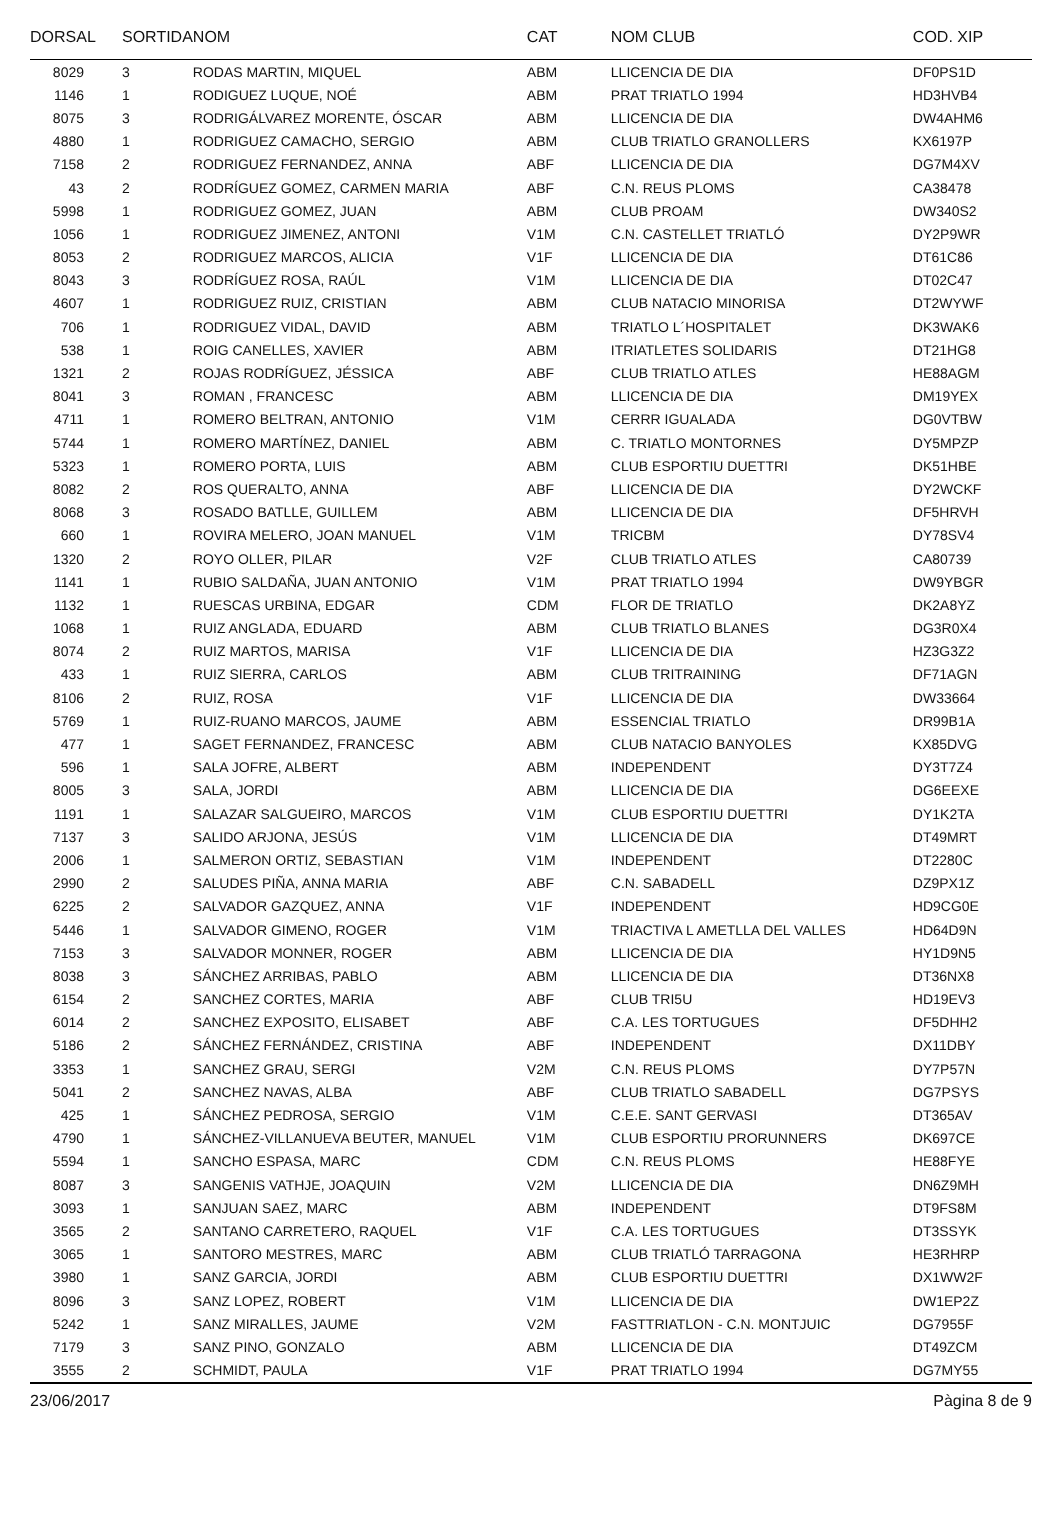| DORSAL | SORTIDA | NOM | CAT | NOM CLUB | COD. XIP |
| --- | --- | --- | --- | --- | --- |
| 8029 | 3 | RODAS MARTIN, MIQUEL | ABM | LLICENCIA DE DIA | DF0PS1D |
| 1146 | 1 | RODIGUEZ LUQUE, NOÉ | ABM | PRAT TRIATLO 1994 | HD3HVB4 |
| 8075 | 3 | RODRIGÁLVAREZ MORENTE, ÓSCAR | ABM | LLICENCIA DE DIA | DW4AHM6 |
| 4880 | 1 | RODRIGUEZ CAMACHO, SERGIO | ABM | CLUB TRIATLO GRANOLLERS | KX6197P |
| 7158 | 2 | RODRIGUEZ FERNANDEZ, ANNA | ABF | LLICENCIA DE DIA | DG7M4XV |
| 43 | 2 | RODRÍGUEZ GOMEZ, CARMEN MARIA | ABF | C.N. REUS PLOMS | CA38478 |
| 5998 | 1 | RODRIGUEZ GOMEZ, JUAN | ABM | CLUB PROAM | DW340S2 |
| 1056 | 1 | RODRIGUEZ JIMENEZ, ANTONI | V1M | C.N. CASTELLET TRIATLÓ | DY2P9WR |
| 8053 | 2 | RODRIGUEZ MARCOS, ALICIA | V1F | LLICENCIA DE DIA | DT61C86 |
| 8043 | 3 | RODRÍGUEZ ROSA, RAÚL | V1M | LLICENCIA DE DIA | DT02C47 |
| 4607 | 1 | RODRIGUEZ RUIZ, CRISTIAN | ABM | CLUB NATACIO MINORISA | DT2WYWF |
| 706 | 1 | RODRIGUEZ VIDAL, DAVID | ABM | TRIATLO L´HOSPITALET | DK3WAK6 |
| 538 | 1 | ROIG CANELLES, XAVIER | ABM | ITRIATLETES SOLIDARIS | DT21HG8 |
| 1321 | 2 | ROJAS RODRÍGUEZ, JÉSSICA | ABF | CLUB TRIATLO ATLES | HE88AGM |
| 8041 | 3 | ROMAN , FRANCESC | ABM | LLICENCIA DE DIA | DM19YEX |
| 4711 | 1 | ROMERO BELTRAN, ANTONIO | V1M | CERRR IGUALADA | DG0VTBW |
| 5744 | 1 | ROMERO MARTÍNEZ, DANIEL | ABM | C. TRIATLO MONTORNES | DY5MPZP |
| 5323 | 1 | ROMERO PORTA, LUIS | ABM | CLUB ESPORTIU DUETTRI | DK51HBE |
| 8082 | 2 | ROS QUERALTO, ANNA | ABF | LLICENCIA DE DIA | DY2WCKF |
| 8068 | 3 | ROSADO BATLLE, GUILLEM | ABM | LLICENCIA DE DIA | DF5HRVH |
| 660 | 1 | ROVIRA MELERO, JOAN MANUEL | V1M | TRICBM | DY78SV4 |
| 1320 | 2 | ROYO OLLER, PILAR | V2F | CLUB TRIATLO ATLES | CA80739 |
| 1141 | 1 | RUBIO SALDAÑA, JUAN ANTONIO | V1M | PRAT TRIATLO 1994 | DW9YBGR |
| 1132 | 1 | RUESCAS URBINA, EDGAR | CDM | FLOR DE TRIATLO | DK2A8YZ |
| 1068 | 1 | RUIZ ANGLADA, EDUARD | ABM | CLUB TRIATLO BLANES | DG3R0X4 |
| 8074 | 2 | RUIZ MARTOS, MARISA | V1F | LLICENCIA DE DIA | HZ3G3Z2 |
| 433 | 1 | RUIZ SIERRA, CARLOS | ABM | CLUB TRITRAINING | DF71AGN |
| 8106 | 2 | RUIZ, ROSA | V1F | LLICENCIA DE DIA | DW33664 |
| 5769 | 1 | RUIZ-RUANO MARCOS, JAUME | ABM | ESSENCIAL TRIATLO | DR99B1A |
| 477 | 1 | SAGET FERNANDEZ, FRANCESC | ABM | CLUB NATACIO BANYOLES | KX85DVG |
| 596 | 1 | SALA JOFRE, ALBERT | ABM | INDEPENDENT | DY3T7Z4 |
| 8005 | 3 | SALA, JORDI | ABM | LLICENCIA DE DIA | DG6EEXE |
| 1191 | 1 | SALAZAR SALGUEIRO, MARCOS | V1M | CLUB ESPORTIU DUETTRI | DY1K2TA |
| 7137 | 3 | SALIDO ARJONA, JESÚS | V1M | LLICENCIA DE DIA | DT49MRT |
| 2006 | 1 | SALMERON ORTIZ, SEBASTIAN | V1M | INDEPENDENT | DT2280C |
| 2990 | 2 | SALUDES PIÑA, ANNA MARIA | ABF | C.N. SABADELL | DZ9PX1Z |
| 6225 | 2 | SALVADOR GAZQUEZ, ANNA | V1F | INDEPENDENT | HD9CG0E |
| 5446 | 1 | SALVADOR GIMENO, ROGER | V1M | TRIACTIVA L AMETLLA DEL VALLES | HD64D9N |
| 7153 | 3 | SALVADOR MONNER, ROGER | ABM | LLICENCIA DE DIA | HY1D9N5 |
| 8038 | 3 | SÁNCHEZ ARRIBAS, PABLO | ABM | LLICENCIA DE DIA | DT36NX8 |
| 6154 | 2 | SANCHEZ CORTES, MARIA | ABF | CLUB TRI5U | HD19EV3 |
| 6014 | 2 | SANCHEZ EXPOSITO, ELISABET | ABF | C.A. LES TORTUGUES | DF5DHH2 |
| 5186 | 2 | SÁNCHEZ FERNÁNDEZ, CRISTINA | ABF | INDEPENDENT | DX11DBY |
| 3353 | 1 | SANCHEZ GRAU, SERGI | V2M | C.N. REUS PLOMS | DY7P57N |
| 5041 | 2 | SANCHEZ NAVAS, ALBA | ABF | CLUB TRIATLO SABADELL | DG7PSYS |
| 425 | 1 | SÁNCHEZ PEDROSA, SERGIO | V1M | C.E.E. SANT GERVASI | DT365AV |
| 4790 | 1 | SÁNCHEZ-VILLANUEVA BEUTER, MANUEL | V1M | CLUB ESPORTIU PRORUNNERS | DK697CE |
| 5594 | 1 | SANCHO ESPASA, MARC | CDM | C.N. REUS PLOMS | HE88FYE |
| 8087 | 3 | SANGENIS VATHJE, JOAQUIN | V2M | LLICENCIA DE DIA | DN6Z9MH |
| 3093 | 1 | SANJUAN SAEZ, MARC | ABM | INDEPENDENT | DT9FS8M |
| 3565 | 2 | SANTANO CARRETERO, RAQUEL | V1F | C.A. LES TORTUGUES | DT3SSYK |
| 3065 | 1 | SANTORO MESTRES, MARC | ABM | CLUB TRIATLÓ TARRAGONA | HE3RHRP |
| 3980 | 1 | SANZ GARCIA, JORDI | ABM | CLUB ESPORTIU DUETTRI | DX1WW2F |
| 8096 | 3 | SANZ LOPEZ, ROBERT | V1M | LLICENCIA DE DIA | DW1EP2Z |
| 5242 | 1 | SANZ MIRALLES, JAUME | V2M | FASTTRIATLON - C.N. MONTJUIC | DG7955F |
| 7179 | 3 | SANZ PINO, GONZALO | ABM | LLICENCIA DE DIA | DT49ZCM |
| 3555 | 2 | SCHMIDT, PAULA | V1F | PRAT TRIATLO 1994 | DG7MY55 |
23/06/2017 Pàgina 8 de 9